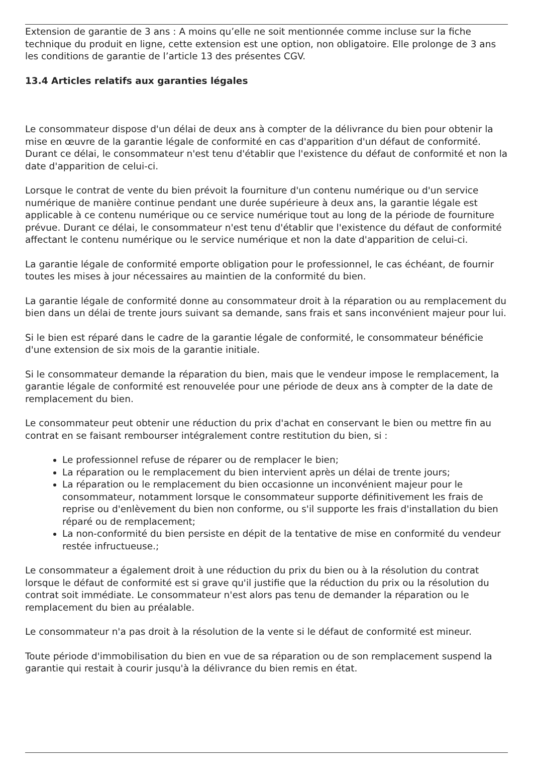Extension de garantie de 3 ans : A moins qu’elle ne soit mentionnée comme incluse sur la fiche technique du produit en ligne, cette extension est une option, non obligatoire. Elle prolonge de 3 ans les conditions de garantie de l’article 13 des présentes CGV.
13.4 Articles relatifs aux garanties légales
Le consommateur dispose d'un délai de deux ans à compter de la délivrance du bien pour obtenir la mise en œuvre de la garantie légale de conformité en cas d'apparition d'un défaut de conformité. Durant ce délai, le consommateur n'est tenu d'établir que l'existence du défaut de conformité et non la date d'apparition de celui-ci.
Lorsque le contrat de vente du bien prévoit la fourniture d'un contenu numérique ou d'un service numérique de manière continue pendant une durée supérieure à deux ans, la garantie légale est applicable à ce contenu numérique ou ce service numérique tout au long de la période de fourniture prévue. Durant ce délai, le consommateur n'est tenu d'établir que l'existence du défaut de conformité affectant le contenu numérique ou le service numérique et non la date d'apparition de celui-ci.
La garantie légale de conformité emporte obligation pour le professionnel, le cas échéant, de fournir toutes les mises à jour nécessaires au maintien de la conformité du bien.
La garantie légale de conformité donne au consommateur droit à la réparation ou au remplacement du bien dans un délai de trente jours suivant sa demande, sans frais et sans inconvénient majeur pour lui.
Si le bien est réparé dans le cadre de la garantie légale de conformité, le consommateur bénéficie d'une extension de six mois de la garantie initiale.
Si le consommateur demande la réparation du bien, mais que le vendeur impose le remplacement, la garantie légale de conformité est renouvelée pour une période de deux ans à compter de la date de remplacement du bien.
Le consommateur peut obtenir une réduction du prix d'achat en conservant le bien ou mettre fin au contrat en se faisant rembourser intégralement contre restitution du bien, si :
Le professionnel refuse de réparer ou de remplacer le bien;
La réparation ou le remplacement du bien intervient après un délai de trente jours;
La réparation ou le remplacement du bien occasionne un inconvénient majeur pour le consommateur, notamment lorsque le consommateur supporte définitivement les frais de reprise ou d'enlèvement du bien non conforme, ou s'il supporte les frais d'installation du bien réparé ou de remplacement;
La non-conformité du bien persiste en dépit de la tentative de mise en conformité du vendeur restée infructueuse.;
Le consommateur a également droit à une réduction du prix du bien ou à la résolution du contrat lorsque le défaut de conformité est si grave qu'il justifie que la réduction du prix ou la résolution du contrat soit immédiate. Le consommateur n'est alors pas tenu de demander la réparation ou le remplacement du bien au préalable.
Le consommateur n'a pas droit à la résolution de la vente si le défaut de conformité est mineur.
Toute période d'immobilisation du bien en vue de sa réparation ou de son remplacement suspend la garantie qui restait à courir jusqu'à la délivrance du bien remis en état.